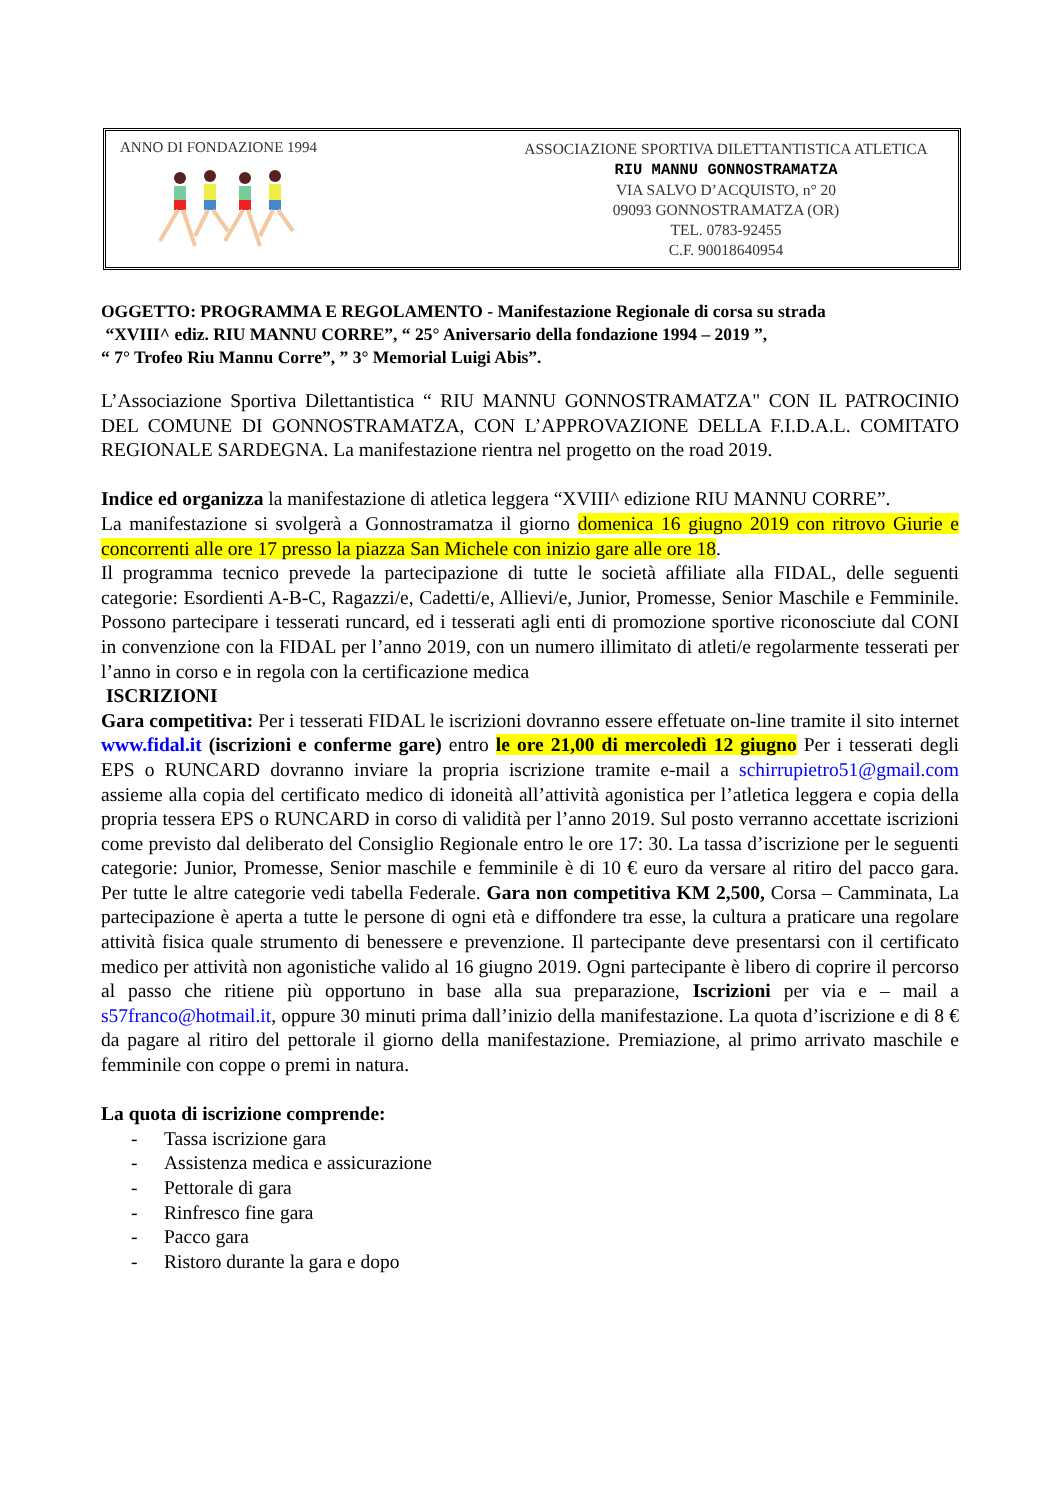ANNO DI FONDAZIONE 1994
ASSOCIAZIONE SPORTIVA DILETTANTISTICA ATLETICA
RIU MANNU GONNOSTRAMATZA
VIA SALVO D’ACQUISTO, n° 20
09093 GONNOSTRAMATZA (OR)
TEL. 0783-92455
C.F. 90018640954
OGGETTO: PROGRAMMA E REGOLAMENTO - Manifestazione Regionale di corsa su strada
“XVIII^ ediz. RIU MANNU CORRE”, “ 25° Aniversario della fondazione 1994 – 2019 ”,
“ 7° Trofeo Riu Mannu Corre”, ” 3° Memorial Luigi Abis”.
L’Associazione Sportiva Dilettantistica “ RIU MANNU GONNOSTRAMATZA" CON IL PATROCINIO DEL COMUNE DI GONNOSTRAMATZA, CON L’APPROVAZIONE DELLA F.I.D.A.L. COMITATO REGIONALE SARDEGNA. La manifestazione rientra nel progetto on the road 2019.
Indice ed organizza la manifestazione di atletica leggera “XVIII^ edizione RIU MANNU CORRE”.
La manifestazione si svolgerà a Gonnostramatza il giorno domenica 16 giugno 2019 con ritrovo Giurie e concorrenti alle ore 17 presso la piazza San Michele con inizio gare alle ore 18.
Il programma tecnico prevede la partecipazione di tutte le società affiliate alla FIDAL, delle seguenti categorie: Esordienti A-B-C, Ragazzi/e, Cadetti/e, Allievi/e, Junior, Promesse, Senior Maschile e Femminile. Possono partecipare i tesserati runcard, ed i tesserati agli enti di promozione sportive riconosciute dal CONI in convenzione con la FIDAL per l’anno 2019, con un numero illimitato di atleti/e regolarmente tesserati per l’anno in corso e in regola con la certificazione medica
ISCRIZIONI
Gara competitiva: Per i tesserati FIDAL le iscrizioni dovranno essere effetuate on-line tramite il sito internet www.fidal.it (iscrizioni e conferme gare) entro le ore 21,00 di mercoledì 12 giugno Per i tesserati degli EPS o RUNCARD dovranno inviare la propria iscrizione tramite e-mail a schirrupietro51@gmail.com assieme alla copia del certificato medico di idoneità all’attività agonistica per l’atletica leggera e copia della propria tessera EPS o RUNCARD in corso di validità per l’anno 2019. Sul posto verranno accettate iscrizioni come previsto dal deliberato del Consiglio Regionale entro le ore 17: 30. La tassa d’iscrizione per le seguenti categorie: Junior, Promesse, Senior maschile e femminile è di 10 € euro da versare al ritiro del pacco gara. Per tutte le altre categorie vedi tabella Federale. Gara non competitiva KM 2,500, Corsa – Camminata, La partecipazione è aperta a tutte le persone di ogni età e diffondere tra esse, la cultura a praticare una regolare attività fisica quale strumento di benessere e prevenzione. Il partecipante deve presentarsi con il certificato medico per attività non agonistiche valido al 16 giugno 2019. Ogni partecipante è libero di coprire il percorso al passo che ritiene più opportuno in base alla sua preparazione, Iscrizioni per via e – mail a s57franco@hotmail.it, oppure 30 minuti prima dall’inizio della manifestazione. La quota d’iscrizione e di 8 € da pagare al ritiro del pettorale il giorno della manifestazione. Premiazione, al primo arrivato maschile e femminile con coppe o premi in natura.
La quota di iscrizione comprende:
- Tassa iscrizione gara
- Assistenza medica e assicurazione
- Pettorale di gara
- Rinfresco fine gara
- Pacco gara
- Ristoro durante la gara e dopo